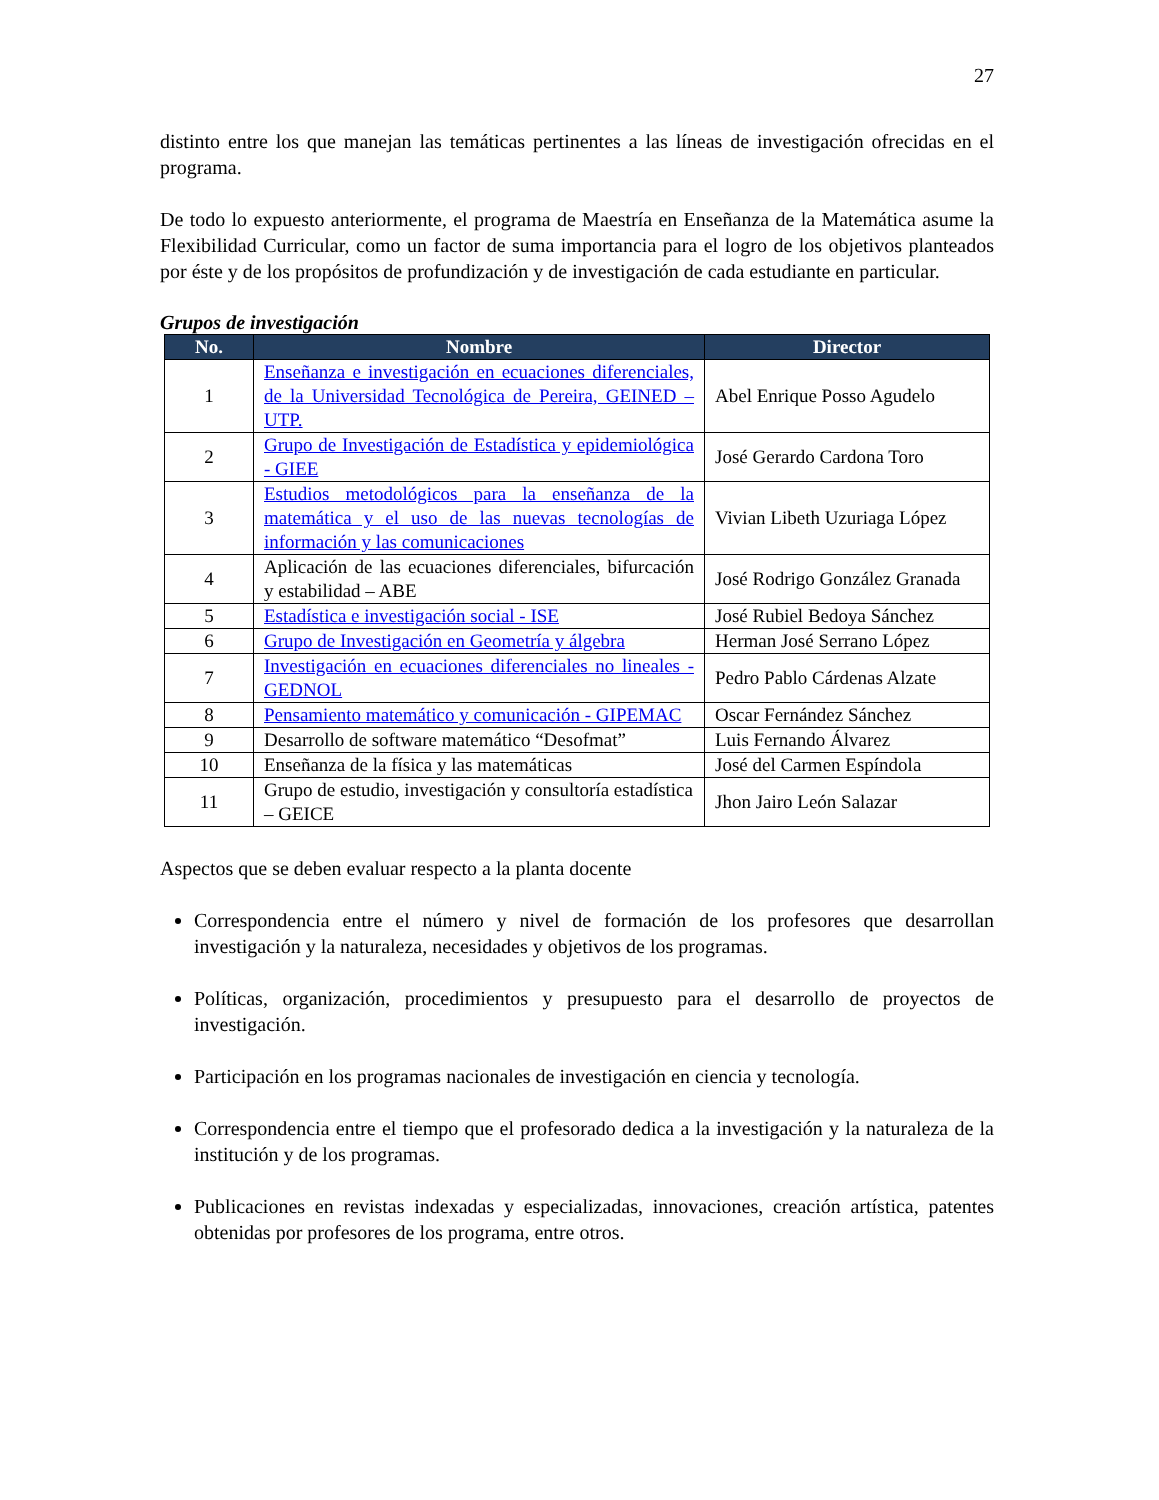27
distinto entre los que manejan las temáticas pertinentes a las líneas de investigación ofrecidas en el programa.
De todo lo expuesto anteriormente, el programa de Maestría en Enseñanza de la Matemática asume la Flexibilidad Curricular, como un factor de suma importancia para el logro de los objetivos planteados por éste y de los propósitos de profundización y de investigación de cada estudiante en particular.
Grupos de investigación
| No. | Nombre | Director |
| --- | --- | --- |
| 1 | Enseñanza e investigación en ecuaciones diferenciales, de la Universidad Tecnológica de Pereira, GEINED – UTP. | Abel Enrique Posso Agudelo |
| 2 | Grupo de Investigación de Estadística y epidemiológica - GIEE | José Gerardo Cardona Toro |
| 3 | Estudios metodológicos para la enseñanza de la matemática y el uso de las nuevas tecnologías de información y las comunicaciones | Vivian Libeth Uzuriaga López |
| 4 | Aplicación de las ecuaciones diferenciales, bifurcación y estabilidad – ABE | José Rodrigo González Granada |
| 5 | Estadística e investigación social - ISE | José Rubiel Bedoya Sánchez |
| 6 | Grupo de Investigación en Geometría y álgebra | Herman José Serrano López |
| 7 | Investigación en ecuaciones diferenciales no lineales - GEDNOL | Pedro Pablo Cárdenas Alzate |
| 8 | Pensamiento matemático y comunicación - GIPEMAC | Oscar Fernández Sánchez |
| 9 | Desarrollo de software matemático “Desofmat” | Luis Fernando Álvarez |
| 10 | Enseñanza de la física y las matemáticas | José del Carmen Espíndola |
| 11 | Grupo de estudio, investigación y consultoría estadística – GEICE | Jhon Jairo León Salazar |
Aspectos que se deben evaluar respecto a la planta docente
Correspondencia entre el número y nivel de formación de los profesores que desarrollan investigación y la naturaleza, necesidades y objetivos de los programas.
Políticas, organización, procedimientos y presupuesto para el desarrollo de proyectos de investigación.
Participación en los programas nacionales de investigación en ciencia y tecnología.
Correspondencia entre el tiempo que el profesorado dedica a la investigación y la naturaleza de la institución y de los programas.
Publicaciones en revistas indexadas y especializadas, innovaciones, creación artística, patentes obtenidas por profesores de los programa, entre otros.